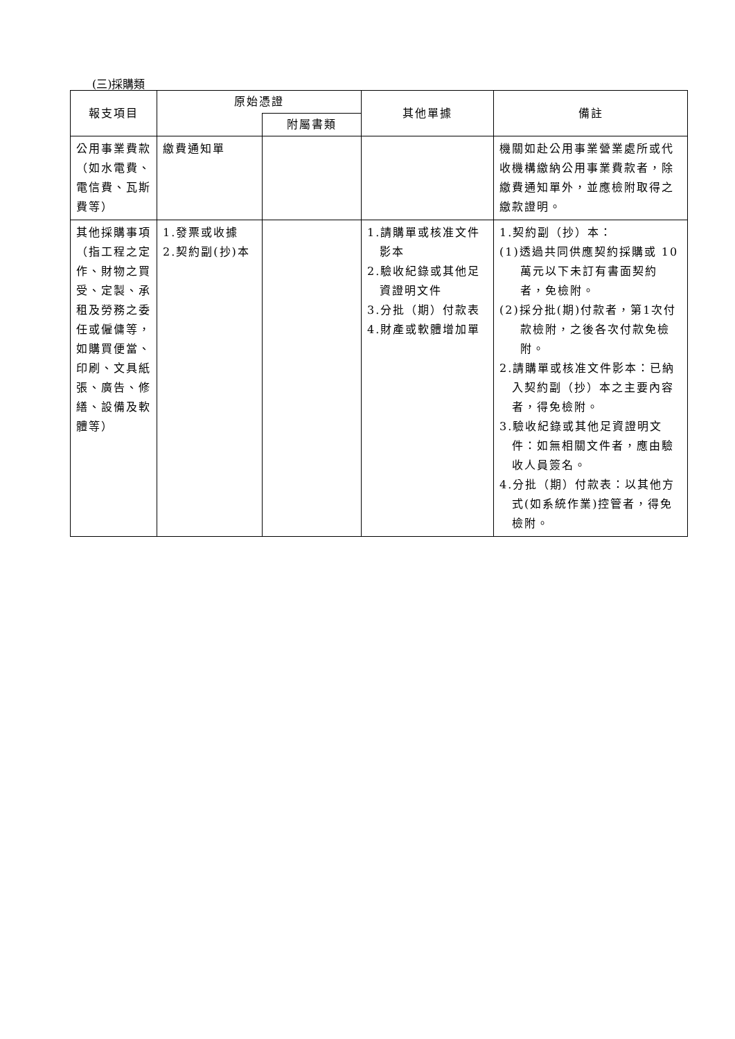(三)採購類
| 報支項目 | 原始憑證 | | 其他單據 | 備註 |
| --- | --- | --- | --- | --- |
| | | 附屬書類 | | |
| 公用事業費款（如水電費、電信費、瓦斯費等） | 繳費通知單 | | | 機關如赴公用事業營業處所或代收機構繳納公用事業費款者，除繳費通知單外，並應檢附取得之繳款證明。 |
| 其他採購事項（指工程之定作、財物之買受、定製、承租及勞務之委任或僱傭等，如購買便當、印刷、文具紙張、廣告、修繕、設備及軟體等） | 1.發票或收據 2.契約副(抄)本 | | 1.請購單或核准文件影本 2.驗收紀錄或其他足資證明文件 3.分批（期）付款表 4.財產或軟體增加單 | 1.契約副（抄）本： (1)透過共同供應契約採購或 10 萬元以下未訂有書面契約者，免檢附。 (2)採分批(期)付款者，第1次付款檢附，之後各次付款免檢附。 2.請購單或核准文件影本：已納入契約副（抄）本之主要內容者，得免檢附。 3.驗收紀錄或其他足資證明文件：如無相關文件者，應由驗收人員簽名。 4.分批（期）付款表：以其他方式(如系統作業)控管者，得免檢附。 |